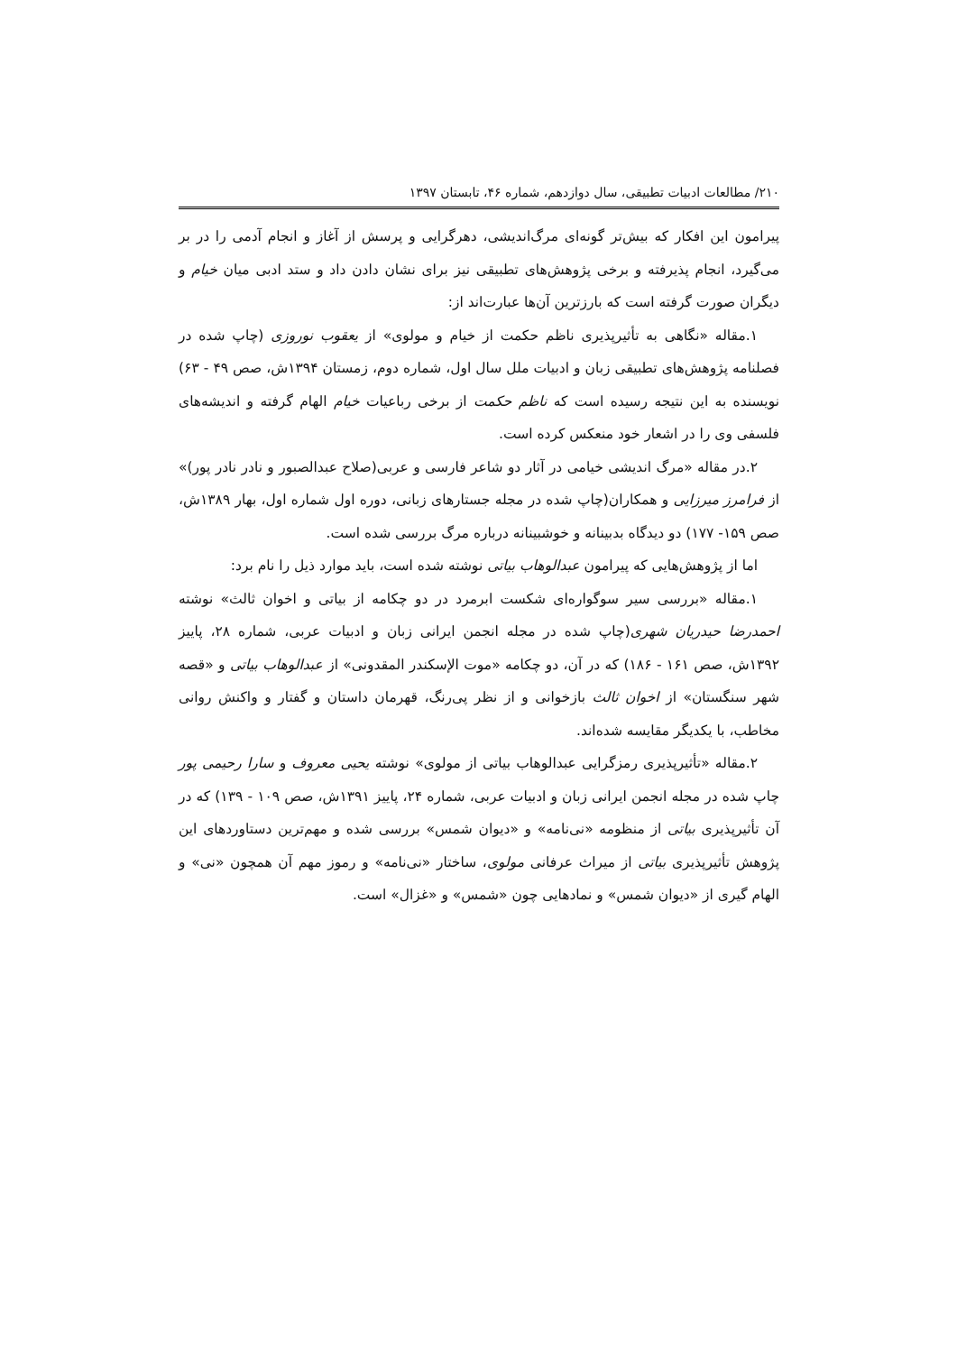۲۱۰/ مطالعات ادبیات تطبیقی، سال دوازدهم، شماره ۴۶، تابستان ۱۳۹۷
پیرامون این افکار که بیش‌تر گونه‌ای مرگ‌اندیشی، دهرگرایی و پرسش از آغاز و انجام آدمی را در بر می‌گیرد، انجام پذیرفته و برخی پژوهش‌های تطبیقی نیز برای نشان دادن داد و ستد ادبی میان خیام و دیگران صورت گرفته است که بارزترین آن‌ها عبارت‌اند از:
۱.مقاله «نگاهی به تأثیرپذیری ناظم حکمت از خیام و مولوی» از یعقوب نوروزی (چاپ شده در فصلنامه پژوهش‌های تطبیقی زبان و ادبیات ملل سال اول، شماره دوم، زمستان ۱۳۹۴ش، صص ۴۹ - ۶۳) نویسنده به این نتیجه رسیده است که ناظم حکمت از برخی رباعیات خیام الهام گرفته و اندیشه‌های فلسفی وی را در اشعار خود منعکس کرده است.
۲.در مقاله «مرگ اندیشی خیامی در آثار دو شاعر فارسی و عربی(صلاح عبدالصبور و نادر نادر پور)» از فرامرز میرزایی و همکاران(چاپ شده در مجله جستارهای زبانی، دوره اول شماره اول، بهار ۱۳۸۹ش، صص ۱۵۹- ۱۷۷) دو دیدگاه بدبینانه و خوشبینانه درباره مرگ بررسی شده است.
اما از پژوهش‌هایی که پیرامون عبدالوهاب بیاتی نوشته شده است، باید موارد ذیل را نام برد:
۱.مقاله «بررسی سیر سوگواره‌ای شکست ابرمرد در دو چکامه از بیاتی و اخوان ثالث» نوشته احمدرضا حیدریان شهری(چاپ شده در مجله انجمن ایرانی زبان و ادبیات عربی، شماره ۲۸، پاییز ۱۳۹۲ش، صص ۱۶۱ - ۱۸۶) که در آن، دو چکامه «موت الإسکندر المقدونی» از عبدالوهاب بیاتی و «قصه شهر سنگستان» از اخوان ثالث بازخوانی و از نظر پی‌رنگ، قهرمان داستان و گفتار و واکنش روانی مخاطب، با یکدیگر مقایسه شده‌اند.
۲.مقاله «تأثیرپذیری رمزگرایی عبدالوهاب بیاتی از مولوی» نوشته یحیی معروف و سارا رحیمی پور چاپ شده در مجله انجمن ایرانی زبان و ادبیات عربی، شماره ۲۴، پاییز ۱۳۹۱ش، صص ۱۰۹ - ۱۳۹) که در آن تأثیرپذیری بیاتی از منظومه «نی‌نامه» و «دیوان شمس» بررسی شده و مهم‌ترین دستاوردهای این پژوهش تأثیرپذیری بیاتی از میراث عرفانی مولوی، ساختار «نی‌نامه» و رموز مهم آن همچون «نی» و الهام گیری از «دیوان شمس» و نمادهایی چون «شمس» و «غزال» است.